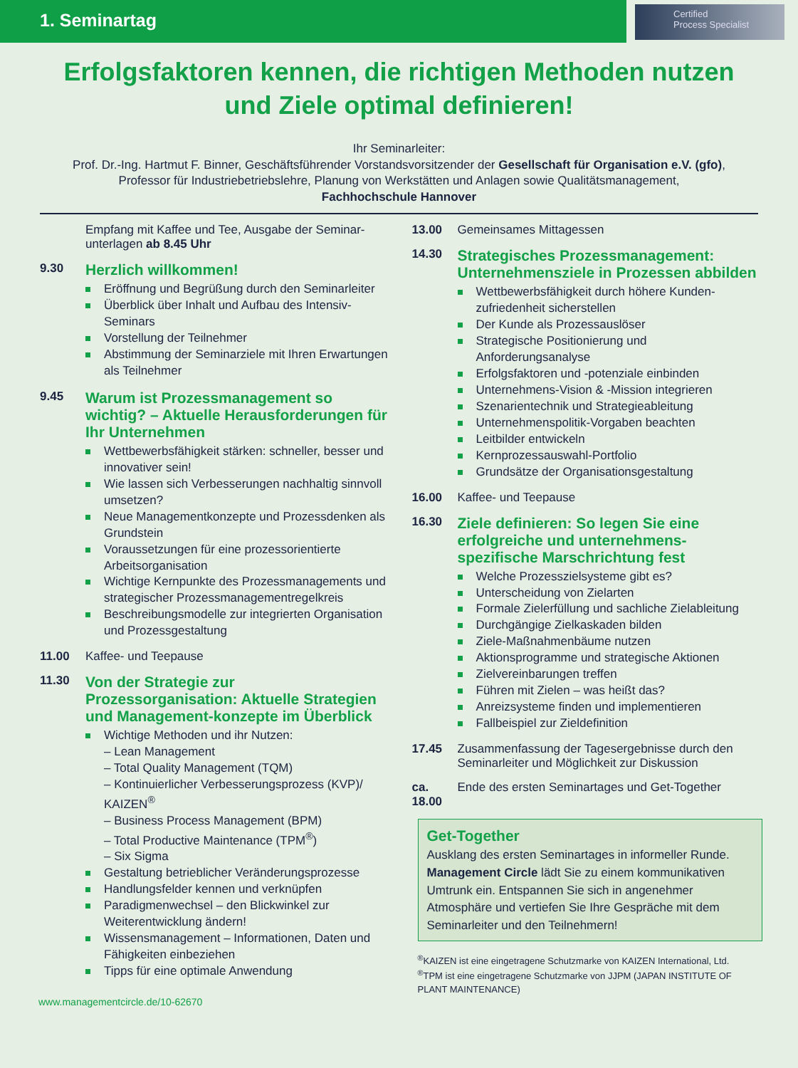1. Seminartag
Certified
Process Specialist
Erfolgsfaktoren kennen, die richtigen Methoden nutzen
und Ziele optimal definieren!
Ihr Seminarleiter:
Prof. Dr.-Ing. Hartmut F. Binner, Geschäftsführender Vorstandsvorsitzender der Gesellschaft für Organisation e.V. (gfo),
Professor für Industriebetriebslehre, Planung von Werkstätten und Anlagen sowie Qualitätsmanagement,
Fachhochschule Hannover
Empfang mit Kaffee und Tee, Ausgabe der Seminar-unterlagen ab 8.45 Uhr
9.30
Herzlich willkommen!
Eröffnung und Begrüßung durch den Seminarleiter
Überblick über Inhalt und Aufbau des Intensiv-Seminars
Vorstellung der Teilnehmer
Abstimmung der Seminarziele mit Ihren Erwartungen als Teilnehmer
9.45
Warum ist Prozessmanagement so wichtig? – Aktuelle Herausforderungen für Ihr Unternehmen
Wettbewerbsfähigkeit stärken: schneller, besser und innovativer sein!
Wie lassen sich Verbesserungen nachhaltig sinnvoll umsetzen?
Neue Managementkonzepte und Prozessdenken als Grundstein
Voraussetzungen für eine prozessorientierte Arbeitsorganisation
Wichtige Kernpunkte des Prozessmanagements und strategischer Prozessmanagementregelkreis
Beschreibungsmodelle zur integrierten Organisation und Prozessgestaltung
11.00 Kaffee- und Teepause
11.30
Von der Strategie zur Prozessorganisation: Aktuelle Strategien und Management-konzepte im Überblick
Wichtige Methoden und ihr Nutzen:
– Lean Management
– Total Quality Management (TQM)
– Kontinuierlicher Verbesserungsprozess (KVP)/ KAIZEN<sup>®</sup>
– Business Process Management (BPM)
– Total Productive Maintenance (TPM<sup>®</sup>)
– Six Sigma
Gestaltung betrieblicher Veränderungsprozesse
Handlungsfelder kennen und verknüpfen
Paradigmenwechsel – den Blickwinkel zur Weiterentwicklung ändern!
Wissensmanagement – Informationen, Daten und Fähigkeiten einbeziehen
Tipps für eine optimale Anwendung
13.00 Gemeinsames Mittagessen
14.30
Strategisches Prozessmanagement: Unternehmensziele in Prozessen abbilden
Wettbewerbsfähigkeit durch höhere Kunden-zufriedenheit sicherstellen
Der Kunde als Prozessauslöser
Strategische Positionierung und Anforderungsanalyse
Erfolgsfaktoren und -potenziale einbinden
Unternehmens-Vision & -Mission integrieren
Szenarientechnik und Strategieableitung
Unternehmenspolitik-Vorgaben beachten
Leitbilder entwickeln
Kernprozessauswahl-Portfolio
Grundsätze der Organisationsgestaltung
16.00 Kaffee- und Teepause
16.30
Ziele definieren: So legen Sie eine erfolgreiche und unternehmens-spezifische Marschrichtung fest
Welche Prozesszielsysteme gibt es?
Unterscheidung von Zielarten
Formale Zielerfüllung und sachliche Zielableitung
Durchgängige Zielkaskaden bilden
Ziele-Maßnahmenbäume nutzen
Aktionsprogramme und strategische Aktionen
Zielvereinbarungen treffen
Führen mit Zielen – was heißt das?
Anreizsysteme finden und implementieren
Fallbeispiel zur Zieldefinition
17.45 Zusammenfassung der Tagesergebnisse durch den Seminarleiter und Möglichkeit zur Diskussion
ca. 18.00
Ende des ersten Seminartages und Get-Together
Get-Together
Ausklang des ersten Seminartages in informeller Runde. Management Circle lädt Sie zu einem kommunikativen Umtrunk ein. Entspannen Sie sich in angenehmer Atmosphäre und vertiefen Sie Ihre Gespräche mit dem Seminarleiter und den Teilnehmern!
<sup>®</sup>KAIZEN ist eine eingetragene Schutzmarke von KAIZEN International, Ltd.
<sup>®</sup>TPM ist eine eingetragene Schutzmarke von JJPM (JAPAN INSTITUTE OF PLANT MAINTENANCE)
www.managementcircle.de/10-62670